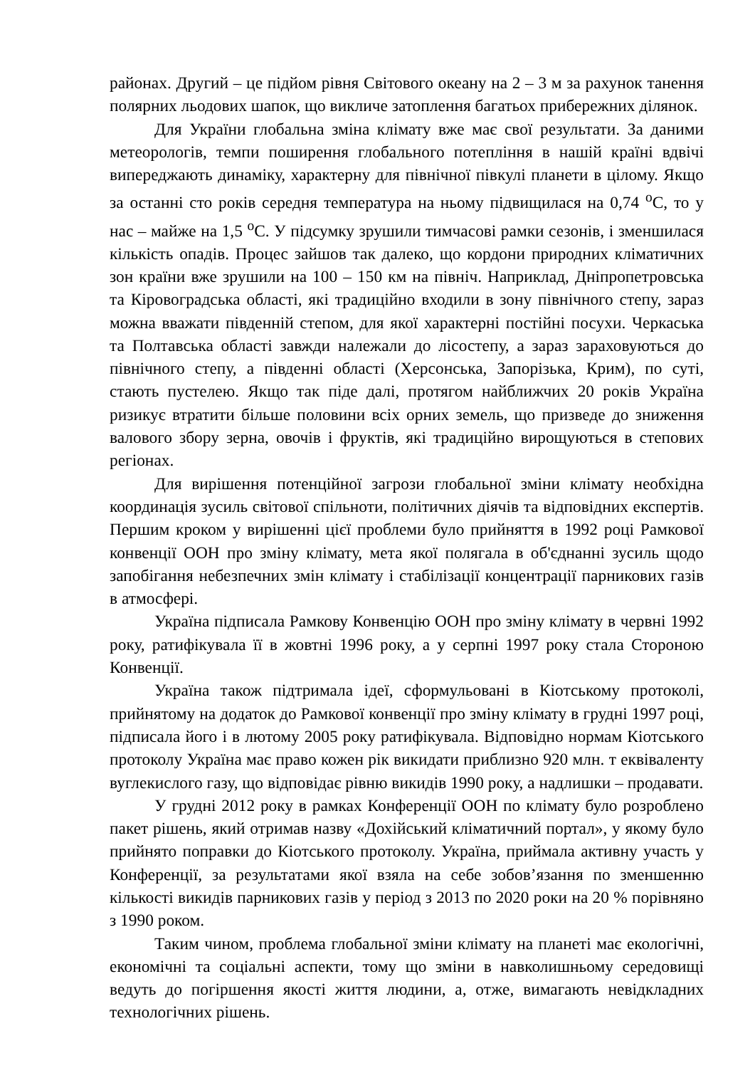районах. Другий – це підйом рівня Світового океану на 2 – 3 м за рахунок танення полярних льодових шапок, що викличе затоплення багатьох прибережних ділянок.
Для України глобальна зміна клімату вже має свої результати. За даними метеорологів, темпи поширення глобального потепління в нашій країні вдвічі випереджають динаміку, характерну для північної півкулі планети в цілому. Якщо за останні сто років середня температура на ньому підвищилася на 0,74 <sup>о</sup>С, то у нас – майже на 1,5 <sup>о</sup>С. У підсумку зрушили тимчасові рамки сезонів, і зменшилася кількість опадів. Процес зайшов так далеко, що кордони природних кліматичних зон країни вже зрушили на 100 – 150 км на північ. Наприклад, Дніпропетровська та Кіровоградська області, які традиційно входили в зону північного степу, зараз можна вважати південній степом, для якої характерні постійні посухи. Черкаська та Полтавська області завжди належали до лісостепу, а зараз зараховуються до північного степу, а південні області (Херсонська, Запорізька, Крим), по суті, стають пустелею. Якщо так піде далі, протягом найближчих 20 років Україна ризикує втратити більше половини всіх орних земель, що призведе до зниження валового збору зерна, овочів і фруктів, які традиційно вирощуються в степових регіонах.
Для вирішення потенційної загрози глобальної зміни клімату необхідна координація зусиль світової спільноти, політичних діячів та відповідних експертів. Першим кроком у вирішенні цієї проблеми було прийняття в 1992 році Рамкової конвенції ООН про зміну клімату, мета якої полягала в об'єднанні зусиль щодо запобігання небезпечних змін клімату і стабілізації концентрації парникових газів в атмосфері.
Україна підписала Рамкову Конвенцію ООН про зміну клімату в червні 1992 року, ратифікувала її в жовтні 1996 року, а у серпні 1997 року стала Стороною Конвенції.
Україна також підтримала ідеї, сформульовані в Кіотському протоколі, прийнятому на додаток до Рамкової конвенції про зміну клімату в грудні 1997 році, підписала його і в лютому 2005 року ратифікувала. Відповідно нормам Кіотського протоколу Україна має право кожен рік викидати приблизно 920 млн. т еквіваленту вуглекислого газу, що відповідає рівню викидів 1990 року, а надлишки – продавати.
У грудні 2012 року в рамках Конференції ООН по клімату було розроблено пакет рішень, який отримав назву «Дохійський кліматичний портал», у якому було прийнято поправки до Кіотського протоколу. Україна, приймала активну участь у Конференції, за результатами якої взяла на себе зобов’язання по зменшенню кількості викидів парникових газів у період з 2013 по 2020 роки на 20 % порівняно з 1990 роком.
Таким чином, проблема глобальної зміни клімату на планеті має екологічні, економічні та соціальні аспекти, тому що зміни в навколишньому середовищі ведуть до погіршення якості життя людини, а, отже, вимагають невідкладних технологічних рішень.